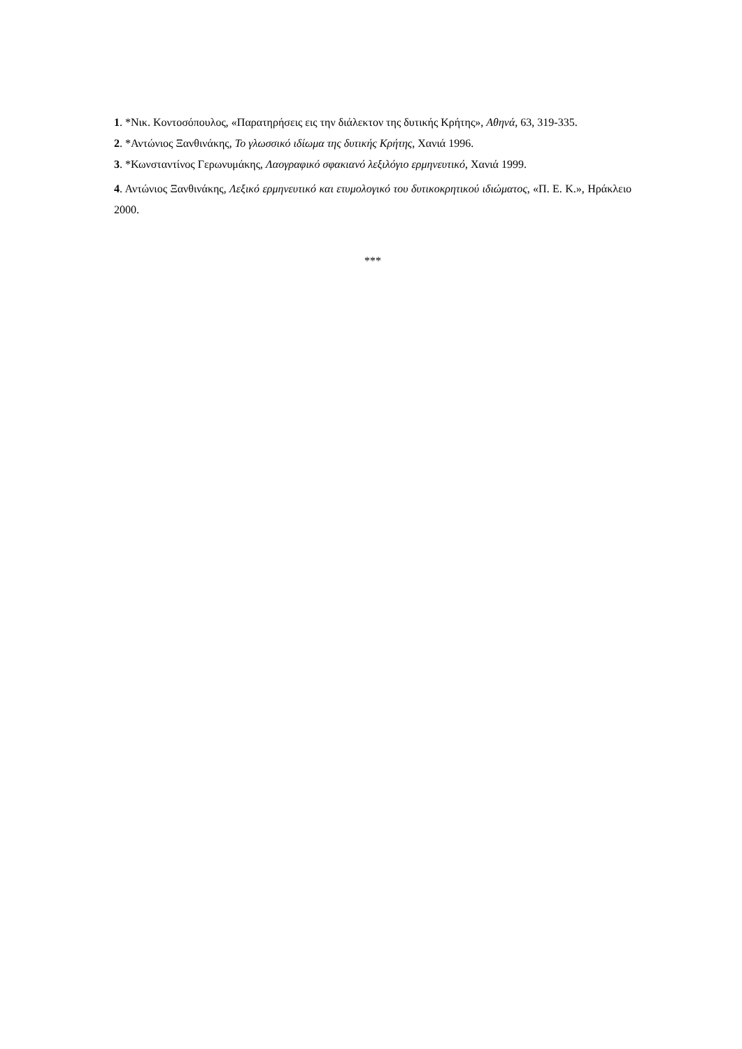1. *Νικ. Κοντοσόπουλος, «Παρατηρήσεις εις την διάλεκτον της δυτικής Κρήτης», Αθηνά, 63, 319-335.
2. *Αντώνιος Ξανθινάκης, Το γλωσσικό ιδίωμα της δυτικής Κρήτης, Χανιά 1996.
3. *Κωνσταντίνος Γερωνυμάκης, Λαογραφικό σφακιανό λεξιλόγιο ερμηνευτικό, Χανιά 1999.
4. Αντώνιος Ξανθινάκης, Λεξικό ερμηνευτικό και ετυμολογικό του δυτικοκρητικού ιδιώματος, «Π. Ε. Κ.», Ηράκλειο 2000.
***